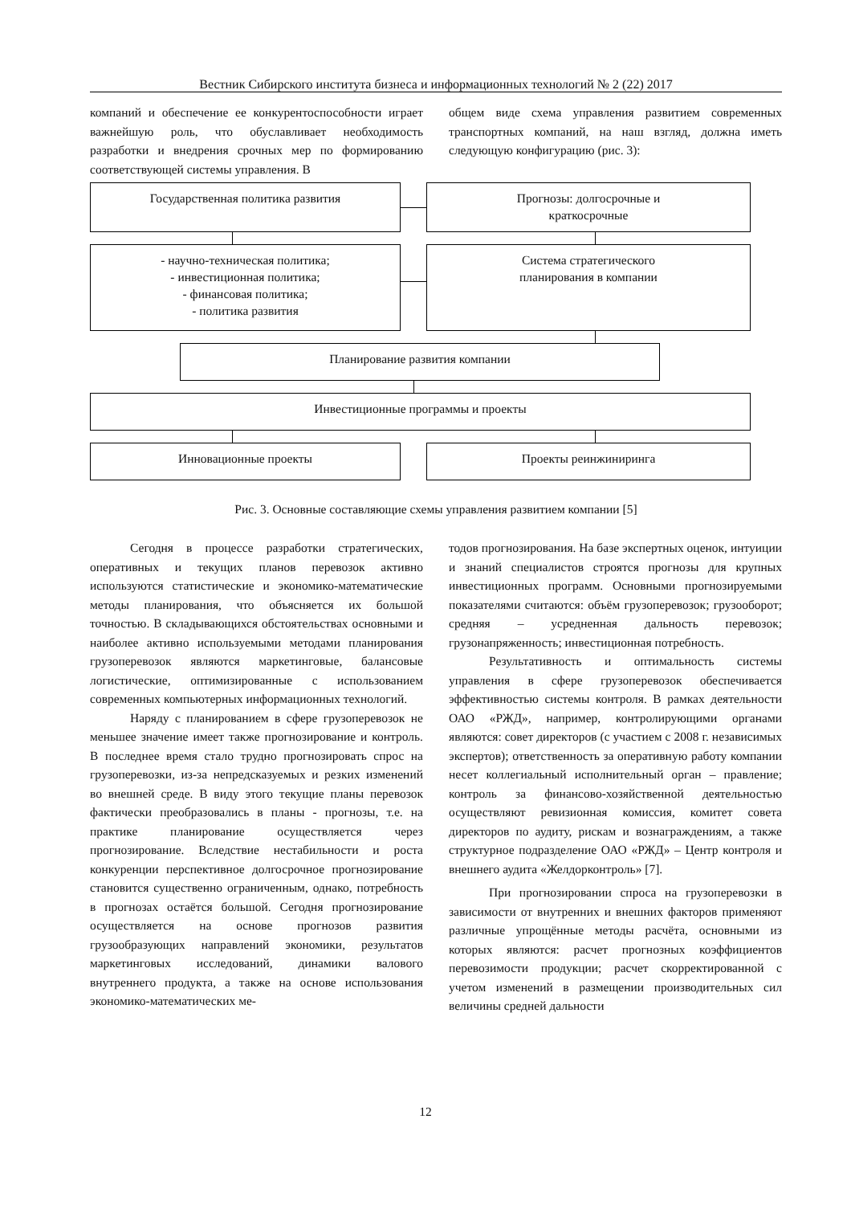Вестник Сибирского института бизнеса и информационных технологий № 2 (22) 2017
компаний и обеспечение ее конкурентоспособности играет важнейшую роль, что обуславливает необходимость разработки и внедрения срочных мер по формированию соответствующей системы управления. В
общем виде схема управления развитием современных транспортных компаний, на наш взгляд, должна иметь следующую конфигурацию (рис. 3):
Государственная политика развития
Прогнозы: долгосрочные и
краткосрочные
- научно-техническая политика;
- инвестиционная политика;
- финансовая политика;
- политика развития
Система стратегического
планирования в компании
Планирование развития компании
Инвестиционные программы и проекты
Инновационные проекты Проекты реинжиниринга
Рис. 3. Основные составляющие схемы управления развитием компании [5]
Сегодня в процессе разработки стратегических, оперативных и текущих планов перевозок активно используются статистические и экономико-математические методы планирования, что объясняется их большой точностью. В складывающихся обстоятельствах основными и наиболее активно используемыми методами планирования грузоперевозок являются маркетинговые, балансовые логистические, оптимизированные с использованием современных компьютерных информационных технологий.
Наряду с планированием в сфере грузоперевозок не меньшее значение имеет также прогнозирование и контроль. В последнее время стало трудно прогнозировать спрос на грузоперевозки, из-за непредсказуемых и резких изменений во внешней среде. В виду этого текущие планы перевозок фактически преобразовались в планы - прогнозы, т.е. на практике планирование осуществляется через прогнозирование. Вследствие нестабильности и роста конкуренции перспективное долгосрочное прогнозирование становится существенно ограниченным, однако, потребность в прогнозах остаётся большой. Сегодня прогнозирование осуществляется на основе прогнозов развития грузообразующих направлений экономики, результатов маркетинговых исследований, динамики валового внутреннего продукта, а также на основе использования экономико-математических ме-
тодов прогнозирования. На базе экспертных оценок, интуиции и знаний специалистов строятся прогнозы для крупных инвестиционных программ. Основными прогнозируемыми показателями считаются: объём грузоперевозок; грузооборот; средняя – усредненная дальность перевозок; грузонапряженность; инвестиционная потребность.
Результативность и оптимальность системы управления в сфере грузоперевозок обеспечивается эффективностью системы контроля. В рамках деятельности ОАО «РЖД», например, контролирующими органами являются: совет директоров (с участием с 2008 г. независимых экспертов); ответственность за оперативную работу компании несет коллегиальный исполнительный орган – правление; контроль за финансово-хозяйственной деятельностью осуществляют ревизионная комиссия, комитет совета директоров по аудиту, рискам и вознаграждениям, а также структурное подразделение ОАО «РЖД» – Центр контроля и внешнего аудита «Желдорконтроль» [7].
При прогнозировании спроса на грузоперевозки в зависимости от внутренних и внешних факторов применяют различные упрощённые методы расчёта, основными из которых являются: расчет прогнозных коэффициентов перевозимости продукции; расчет скорректированной с учетом изменений в размещении производительных сил величины средней дальности
12